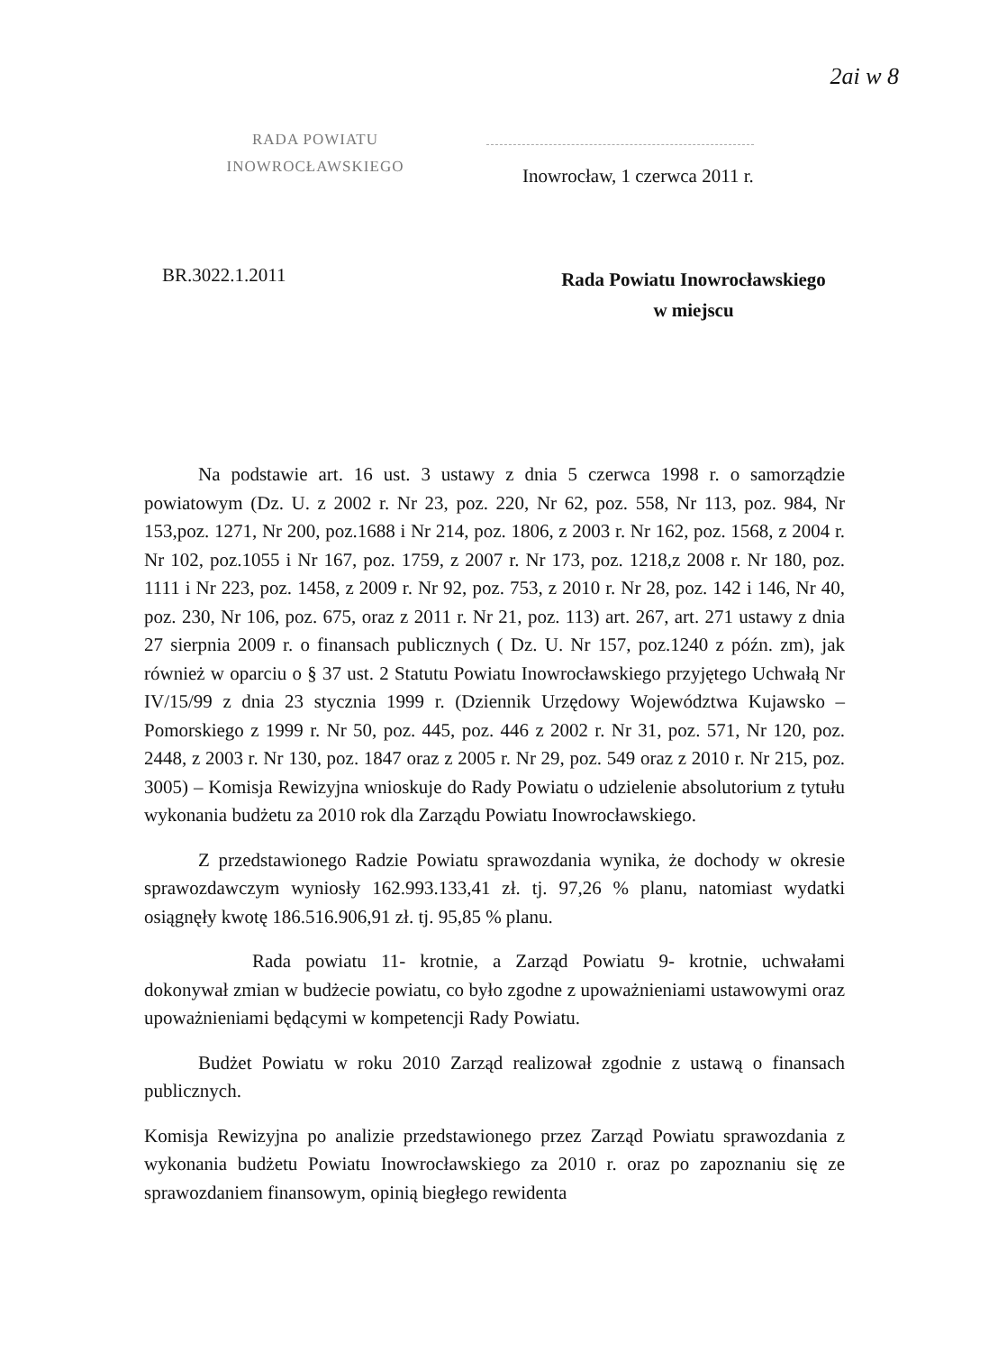2ai w 8
RADA POWIATU
INOWROCŁAWSKIEGO
Inowrocław, 1 czerwca 2011 r.
BR.3022.1.2011
Rada Powiatu Inowrocławskiego
w miejscu
Na podstawie art. 16 ust. 3 ustawy z dnia 5 czerwca 1998 r. o samorządzie powiatowym (Dz. U. z 2002 r. Nr 23, poz. 220, Nr 62, poz. 558, Nr 113, poz. 984, Nr 153,poz. 1271, Nr 200, poz.1688 i Nr 214, poz. 1806, z 2003 r. Nr 162, poz. 1568, z 2004 r. Nr 102, poz.1055 i Nr 167, poz. 1759, z 2007 r. Nr 173, poz. 1218,z 2008 r. Nr 180, poz. 1111 i Nr 223, poz. 1458, z 2009 r. Nr 92, poz. 753, z 2010 r. Nr 28, poz. 142 i 146, Nr 40, poz. 230, Nr 106, poz. 675, oraz z 2011 r. Nr 21, poz. 113) art. 267, art. 271 ustawy z dnia 27 sierpnia 2009 r. o finansach publicznych ( Dz. U. Nr 157, poz.1240 z późn. zm), jak również w oparciu o § 37 ust. 2 Statutu Powiatu Inowrocławskiego przyjętego Uchwałą Nr IV/15/99 z dnia 23 stycznia 1999 r. (Dziennik Urzędowy Województwa Kujawsko – Pomorskiego z 1999 r. Nr 50, poz. 445, poz. 446 z 2002 r. Nr 31, poz. 571, Nr 120, poz. 2448, z 2003 r. Nr 130, poz. 1847 oraz z 2005 r. Nr 29, poz. 549 oraz z 2010 r. Nr 215, poz. 3005) – Komisja Rewizyjna wnioskuje do Rady Powiatu o udzielenie absolutorium z tytułu wykonania budżetu za 2010 rok dla Zarządu Powiatu Inowrocławskiego.
Z przedstawionego Radzie Powiatu sprawozdania wynika, że dochody w okresie sprawozdawczym wyniosły 162.993.133,41 zł. tj. 97,26 % planu, natomiast wydatki osiągnęły kwotę 186.516.906,91 zł. tj. 95,85 % planu.
Rada powiatu 11- krotnie, a Zarząd Powiatu 9- krotnie, uchwałami dokonywał zmian w budżecie powiatu, co było zgodne z upoważnieniami ustawowymi oraz upoważnieniami będącymi w kompetencji Rady Powiatu.
Budżet Powiatu w roku 2010 Zarząd realizował zgodnie z ustawą o finansach publicznych.
Komisja Rewizyjna po analizie przedstawionego przez Zarząd Powiatu sprawozdania z wykonania budżetu Powiatu Inowrocławskiego za 2010 r. oraz po zapoznaniu się ze sprawozdaniem finansowym, opinią biegłego rewidenta